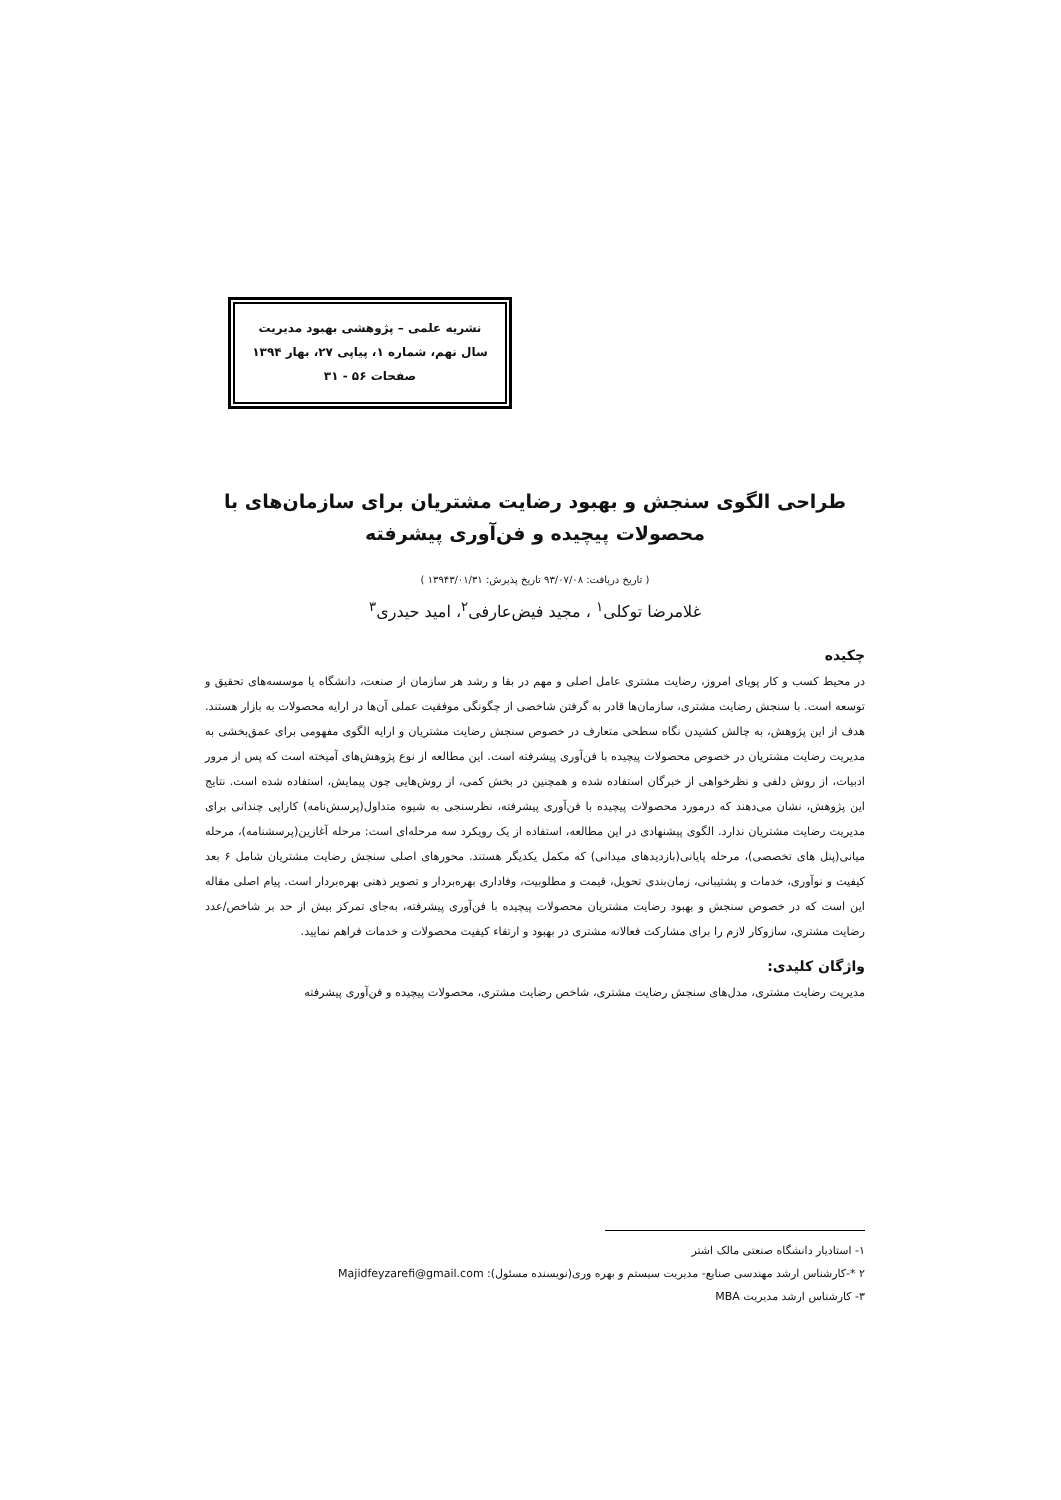نشریه علمی – پژوهشی بهبود مدیریت
سال نهم، شماره ۱، پیاپی ۲۷، بهار ۱۳۹۴
صفحات ۵۶ - ۳۱
طراحی الگوی سنجش و بهبود رضایت مشتریان برای سازمان‌های با محصولات پیچیده و فن‌آوری پیشرفته
( تاریخ دریافت: ۹۳/۰۷/۰۸ تاریخ پذیرش: ۱۳۹۴۳/۰۱/۳۱ )
غلامرضا توکلی<sup>۱</sup> ، مجید فیض‌عارفی<sup>۲</sup>، امید حیدری<sup>۳</sup>
چکیده
در محیط کسب و کار پویای امروز، رضایت مشتری عامل اصلی و مهم در بقا و رشد هر سازمان از صنعت، دانشگاه یا موسسه‌های تحقیق و توسعه است. با سنجش رضایت مشتری، سازمان‌ها قادر به گرفتن شاخصی از چگونگی موفقیت عملی آن‌ها در ارایه محصولات به بازار هستند. هدف از این پژوهش، به چالش کشیدن نگاه سطحی متعارف در خصوص سنجش رضایت مشتریان و ارایه الگوی مفهومی برای عمق‌بخشی به مدیریت رضایت مشتریان در خصوص محصولات پیچیده با فن‌آوری پیشرفته است. این مطالعه از نوع پژوهش‌های آمیخته است که پس از مرور ادبیات، از روش دلفی و نظرخواهی از خبرگان استفاده شده و همچنین در بخش کمی، از روش‌هایی چون پیمایش، استفاده شده است. نتایج این پژوهش، نشان می‌دهند که درمورد محصولات پیچیده با فن‌آوری پیشرفته، نظرسنجی به شیوه متداول(پرسش‌نامه) کارایی چندانی برای مدیریت رضایت مشتریان ندارد. الگوی پیشنهادی در این مطالعه، استفاده از یک رویکرد سه مرحله‌ای است: مرحله آغازین(پرسشنامه)، مرحله میانی(پنل های تخصصی)، مرحله پایانی(بازدیدهای میدانی) که مکمل یکدیگر هستند. محورهای اصلی سنجش رضایت مشتریان شامل ۶ بعد کیفیت و نوآوری، خدمات و پشتیبانی، زمان‌بندی تحویل، قیمت و مطلوبیت، وفاداری بهره‌بردار و تصویر ذهنی بهره‌بردار است. پیام اصلی مقاله این است که در خصوص سنجش و بهبود رضایت مشتریان محصولات پیچیده با فن‌آوری پیشرفته، به‌جای تمرکز بیش از حد بر شاخص/عدد رضایت مشتری، سازوکار لازم را برای مشارکت فعالانه مشتری در بهبود و ارتقاء کیفیت محصولات و خدمات فراهم نمایید.
واژگان کلیدی:
مدیریت رضایت مشتری، مدل‌های سنجش رضایت مشتری، شاخص رضایت مشتری، محصولات پیچیده و فن‌آوری پیشرفته
۱- استادیار دانشگاه صنعتی مالک اشتر
۲ *-کارشناس ارشد مهندسی صنایع- مدیریت سیستم و بهره وری(نویسنده مسئول): Majidfeyzarefi@gmail.com
۳- کارشناس ارشد مدیریت MBA